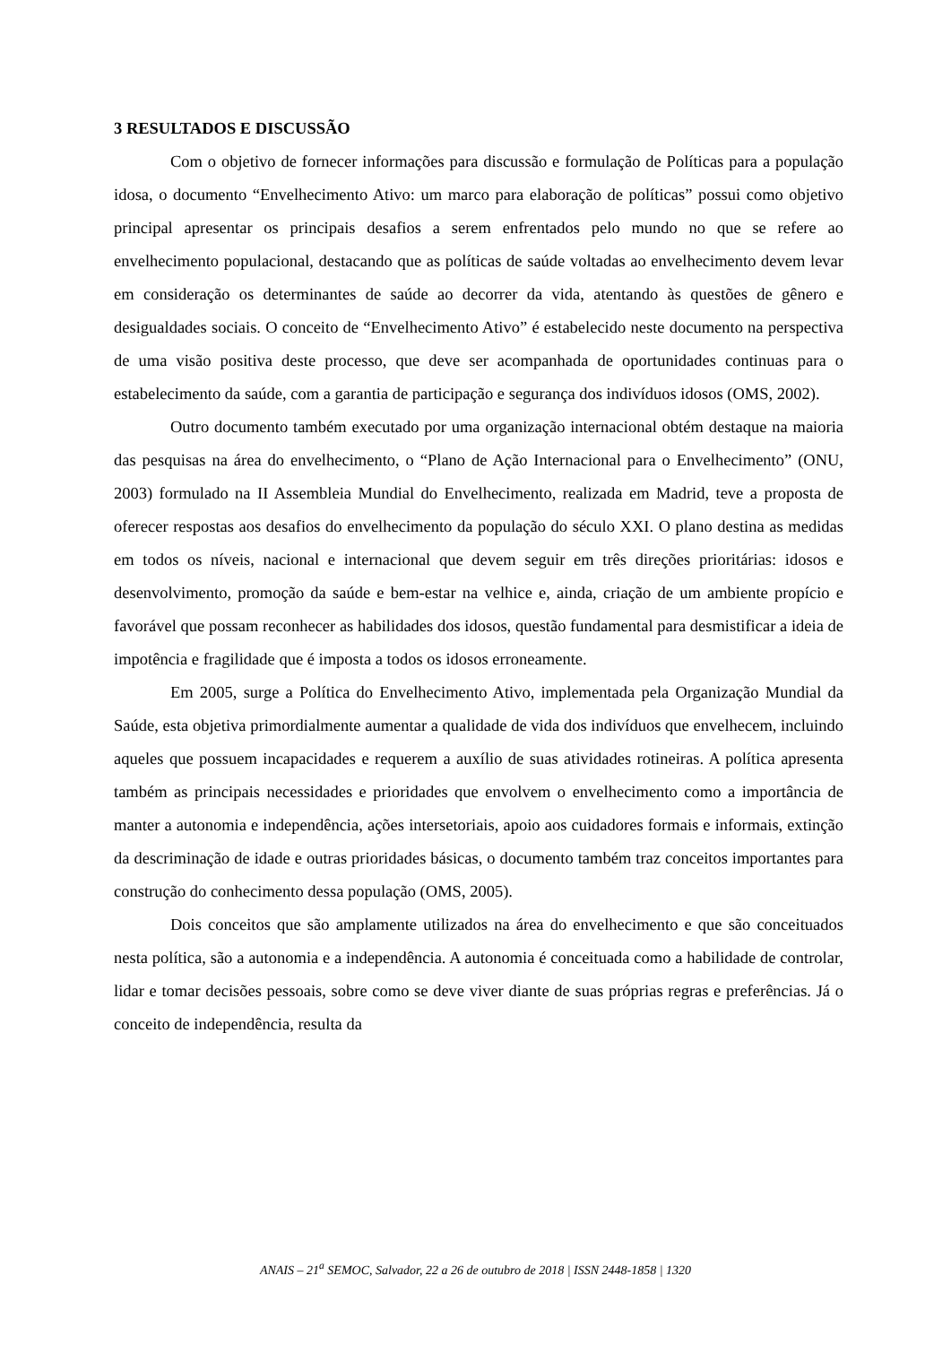3 RESULTADOS E DISCUSSÃO
Com o objetivo de fornecer informações para discussão e formulação de Políticas para a população idosa, o documento “Envelhecimento Ativo: um marco para elaboração de políticas” possui como objetivo principal apresentar os principais desafios a serem enfrentados pelo mundo no que se refere ao envelhecimento populacional, destacando que as políticas de saúde voltadas ao envelhecimento devem levar em consideração os determinantes de saúde ao decorrer da vida, atentando às questões de gênero e desigualdades sociais. O conceito de “Envelhecimento Ativo” é estabelecido neste documento na perspectiva de uma visão positiva deste processo, que deve ser acompanhada de oportunidades continuas para o estabelecimento da saúde, com a garantia de participação e segurança dos indivíduos idosos (OMS, 2002).
Outro documento também executado por uma organização internacional obtém destaque na maioria das pesquisas na área do envelhecimento, o “Plano de Ação Internacional para o Envelhecimento” (ONU, 2003) formulado na II Assembleia Mundial do Envelhecimento, realizada em Madrid, teve a proposta de oferecer respostas aos desafios do envelhecimento da população do século XXI. O plano destina as medidas em todos os níveis, nacional e internacional que devem seguir em três direções prioritárias: idosos e desenvolvimento, promoção da saúde e bem-estar na velhice e, ainda, criação de um ambiente propício e favorável que possam reconhecer as habilidades dos idosos, questão fundamental para desmistificar a ideia de impotência e fragilidade que é imposta a todos os idosos erroneamente.
Em 2005, surge a Política do Envelhecimento Ativo, implementada pela Organização Mundial da Saúde, esta objetiva primordialmente aumentar a qualidade de vida dos indivíduos que envelhecem, incluindo aqueles que possuem incapacidades e requerem a auxílio de suas atividades rotineiras. A política apresenta também as principais necessidades e prioridades que envolvem o envelhecimento como a importância de manter a autonomia e independência, ações intersetoriais, apoio aos cuidadores formais e informais, extinção da descriminação de idade e outras prioridades básicas, o documento também traz conceitos importantes para construção do conhecimento dessa população (OMS, 2005).
Dois conceitos que são amplamente utilizados na área do envelhecimento e que são conceituados nesta política, são a autonomia e a independência. A autonomia é conceituada como a habilidade de controlar, lidar e tomar decisões pessoais, sobre como se deve viver diante de suas próprias regras e preferências. Já o conceito de independência, resulta da
ANAIS – 21<sup>a</sup> SEMOC, Salvador, 22 a 26 de outubro de 2018 | ISSN 2448-1858 | 1320